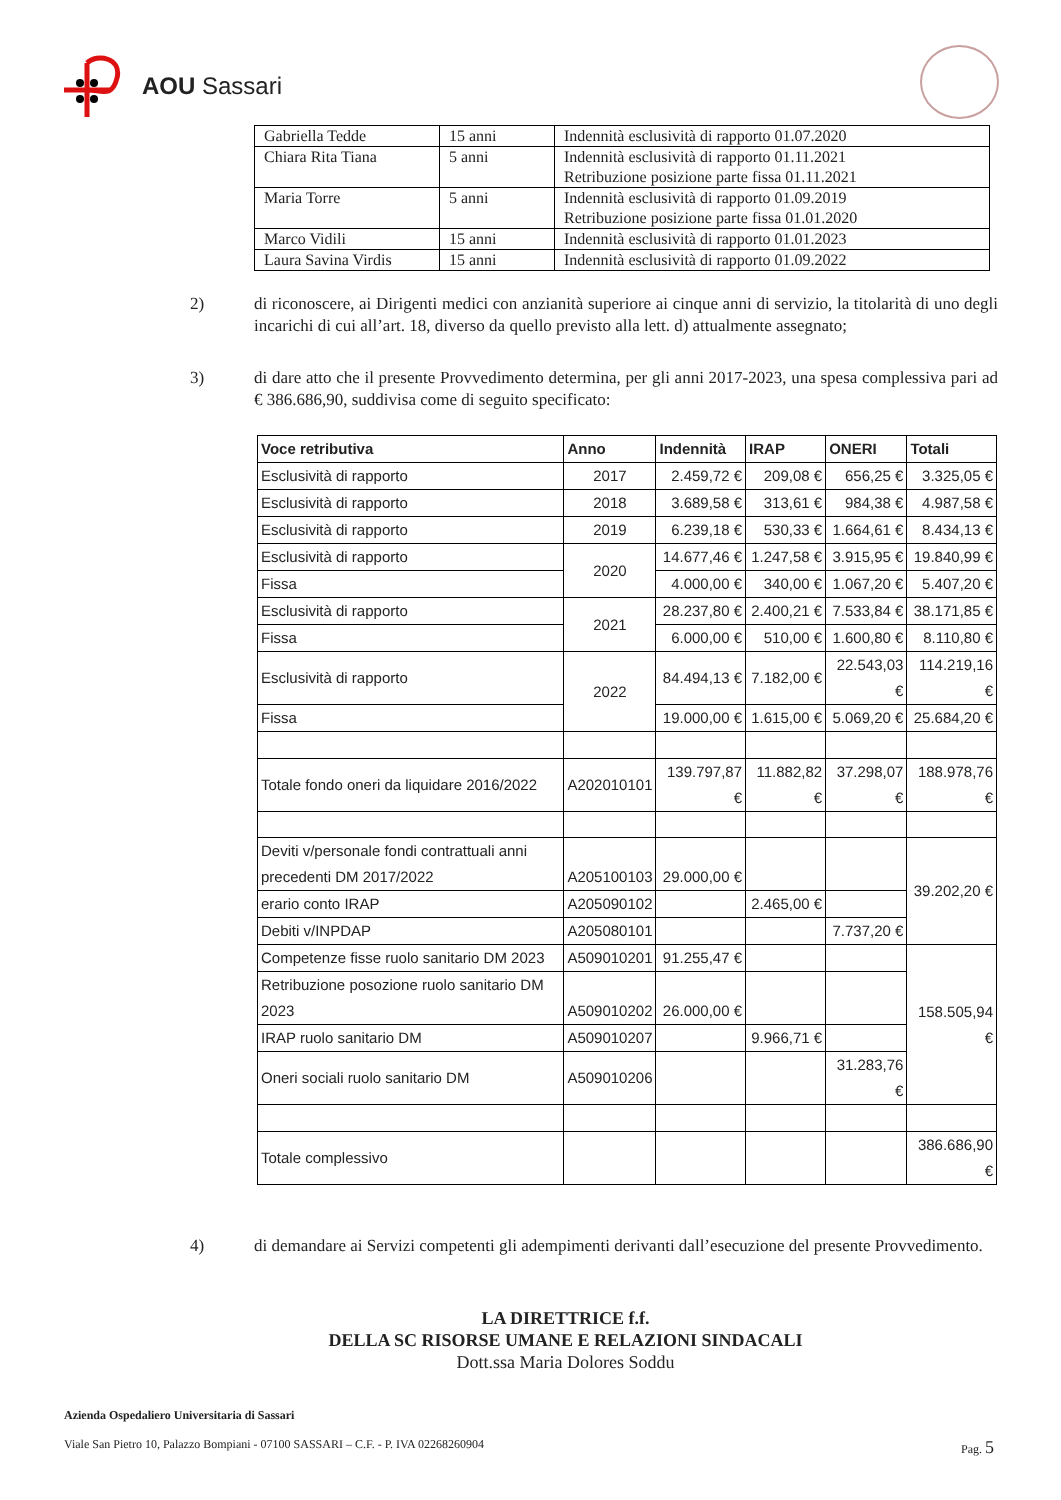AOU Sassari
| Gabriella Tedde | 15 anni | Indennità esclusività di rapporto 01.07.2020 |
| Chiara Rita Tiana | 5 anni | Indennità esclusività di rapporto 01.11.2021 Retribuzione posizione parte fissa 01.11.2021 |
| Maria Torre | 5 anni | Indennità esclusività di rapporto 01.09.2019 Retribuzione posizione parte fissa 01.01.2020 |
| Marco Vidili | 15 anni | Indennità esclusività di rapporto 01.01.2023 |
| Laura Savina Virdis | 15 anni | Indennità esclusività di rapporto 01.09.2022 |
2) di riconoscere, ai Dirigenti medici con anzianità superiore ai cinque anni di servizio, la titolarità di uno degli incarichi di cui all’art. 18, diverso da quello previsto alla lett. d) attualmente assegnato;
3) di dare atto che il presente Provvedimento determina, per gli anni 2017-2023, una spesa complessiva pari ad € 386.686,90, suddivisa come di seguito specificato:
| Voce retributiva | Anno | Indennità | IRAP | ONERI | Totali |
| --- | --- | --- | --- | --- | --- |
| Esclusività di rapporto | 2017 | 2.459,72 € | 209,08 € | 656,25 € | 3.325,05 € |
| Esclusività di rapporto | 2018 | 3.689,58 € | 313,61 € | 984,38 € | 4.987,58 € |
| Esclusività di rapporto | 2019 | 6.239,18 € | 530,33 € | 1.664,61 € | 8.434,13 € |
| Esclusività di rapporto | 2020 | 14.677,46 € | 1.247,58 € | 3.915,95 € | 19.840,99 € |
| Fissa | | 4.000,00 € | 340,00 € | 1.067,20 € | 5.407,20 € |
| Esclusività di rapporto | 2021 | 28.237,80 € | 2.400,21 € | 7.533,84 € | 38.171,85 € |
| Fissa | | 6.000,00 € | 510,00 € | 1.600,80 € | 8.110,80 € |
| Esclusività di rapporto | 2022 | 84.494,13 € | 7.182,00 € | 22.543,03 € | 114.219,16 € |
| Fissa | | 19.000,00 € | 1.615,00 € | 5.069,20 € | 25.684,20 € |
| Totale fondo oneri da liquidare 2016/2022 | A202010101 | 139.797,87 € | 11.882,82 € | 37.298,07 € | 188.978,76 € |
| Deviti v/personale fondi contrattuali anni precedenti DM 2017/2022 | A205100103 | 29.000,00 € | | | 39.202,20 € |
| erario conto IRAP | A205090102 | | 2.465,00 € | | |
| Debiti v/INPDAP | A205080101 | | | 7.737,20 € | |
| Competenze fisse ruolo sanitario DM 2023 | A509010201 | 91.255,47 € | | | 158.505,94 € |
| Retribuzione posozione ruolo sanitario DM 2023 | A509010202 | 26.000,00 € | | | |
| IRAP ruolo sanitario DM | A509010207 | | 9.966,71 € | | |
| Oneri sociali ruolo sanitario DM | A509010206 | | | 31.283,76 € | |
| Totale complessivo | | | | | 386.686,90 € |
4) di demandare ai Servizi competenti gli adempimenti derivanti dall’esecuzione del presente Provvedimento.
LA DIRETTRICE f.f.
DELLA SC RISORSE UMANE E RELAZIONI SINDACALI
Dott.ssa Maria Dolores Soddu
Azienda Ospedaliero Universitaria di Sassari
Viale San Pietro 10, Palazzo Bompiani - 07100 SASSARI – C.F. - P. IVA 02268260904 Pag. 5